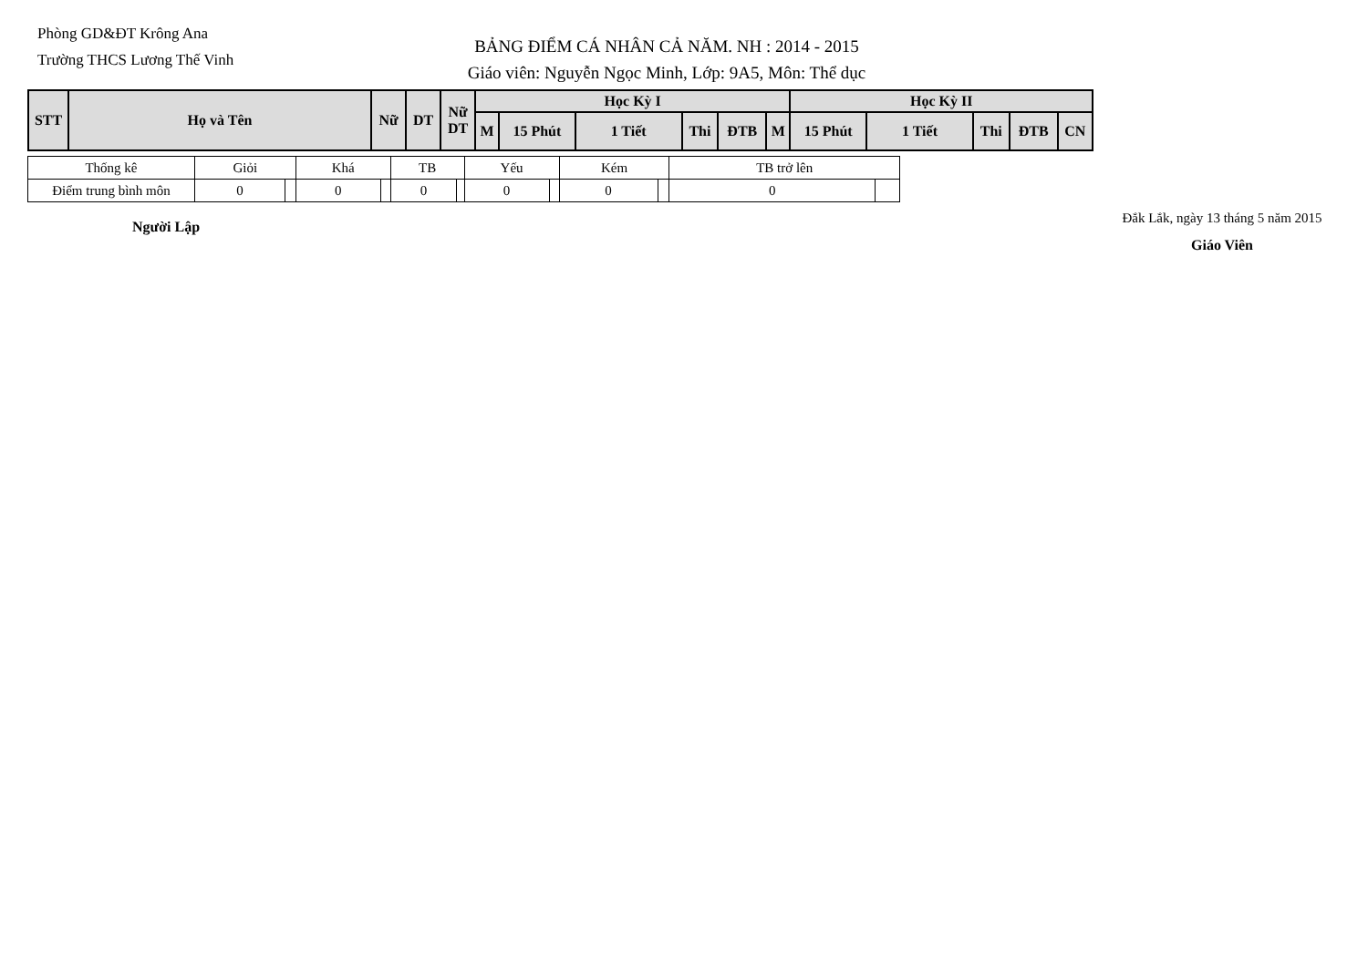Phòng GD&ĐT Krông Ana
Trường THCS Lương Thế Vinh
BẢNG ĐIỂM CÁ NHÂN CẢ NĂM. NH : 2014 - 2015
Giáo viên: Nguyễn Ngọc Minh, Lớp: 9A5, Môn: Thể dục
| STT | Họ và Tên | Nữ | DT | Nữ DT | Học Kỳ I | | | | | | Học Kỳ II | | | | |
| | | | | | M | 15 Phút | 1 Tiết | Thi | ĐTB | M | 15 Phút | 1 Tiết | Thi | ĐTB | CN |
| Thống kê | Giỏi | | Khá | | TB | | Yếu | | Kém | | TB trở lên | |
| Điểm trung bình môn | 0 | | 0 | | 0 | | 0 | | 0 | | 0 | |
Người Lập
Đắk Lắk, ngày 13 tháng 5 năm 2015
Giáo Viên